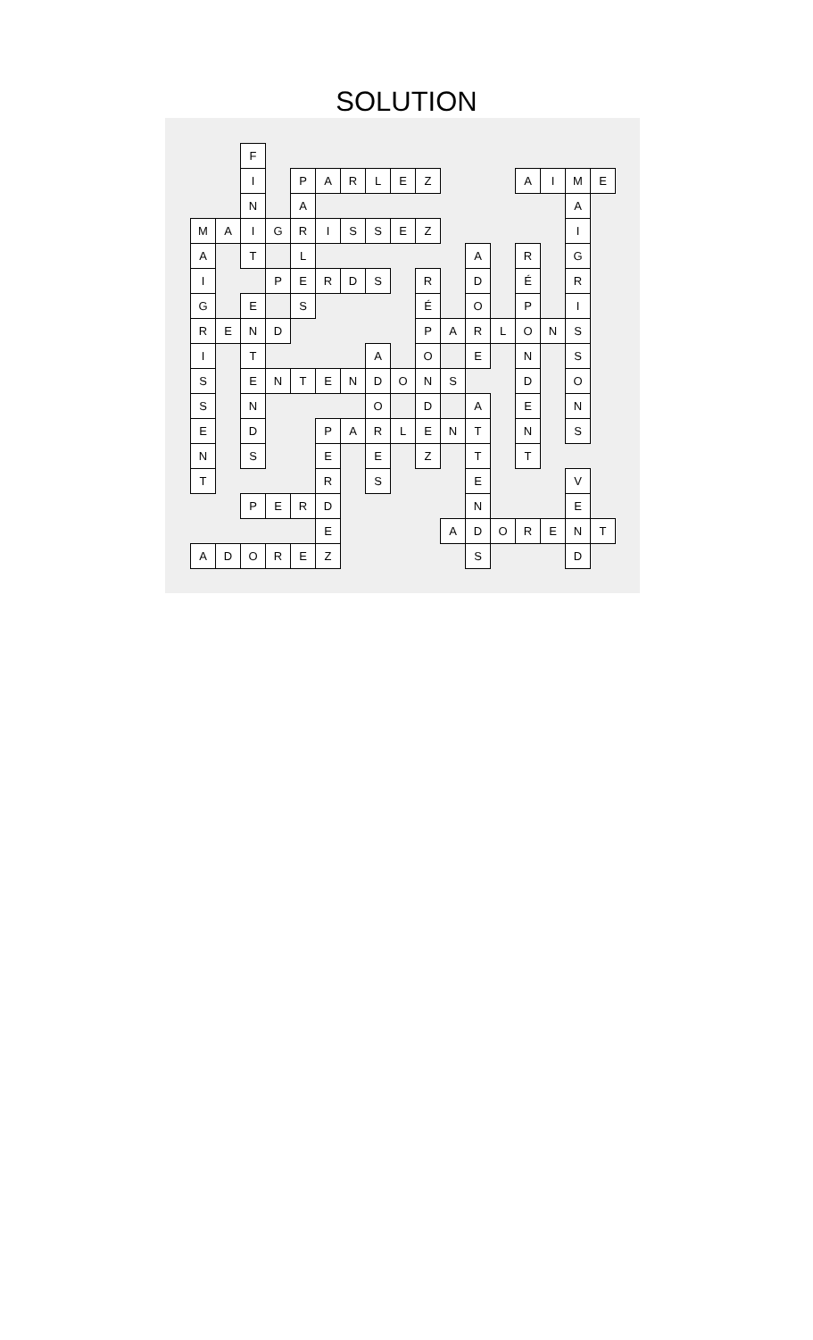SOLUTION
| | | F | | | | | | | | | | | | | | |
| | | I | | P | A | R | L | E | Z | | | | A | I | M | E |
| | | N | | A | | | | | | | | | | | A | |
| M | A | I | G | R | I | S | S | E | Z | | | | | | I | |
| A | | T | | L | | | | | | | A | | R | | G | |
| I | | | P | E | R | D | S | | R | | D | | É | | R | |
| G | | E | | S | | | | | É | | O | | P | | I | |
| R | E | N | D | | | | | | P | A | R | L | O | N | S | |
| I | | T | | | | | A | | O | | E | | N | | S | |
| S | | E | N | T | E | N | D | O | N | S | | | D | | O | |
| S | | N | | | | | O | | D | | A | | E | | N | |
| E | | D | | | P | A | R | L | E | N | T | | N | | S | |
| N | | S | | | E | | E | | Z | | T | | T | | | |
| T | | | | | R | | S | | | | E | | | | V | |
| | | P | E | R | D | | | | | | N | | | | E | |
| | | | | | E | | | | | A | D | O | R | E | N | T |
| A | D | O | R | E | Z | | | | | | S | | | | D | |